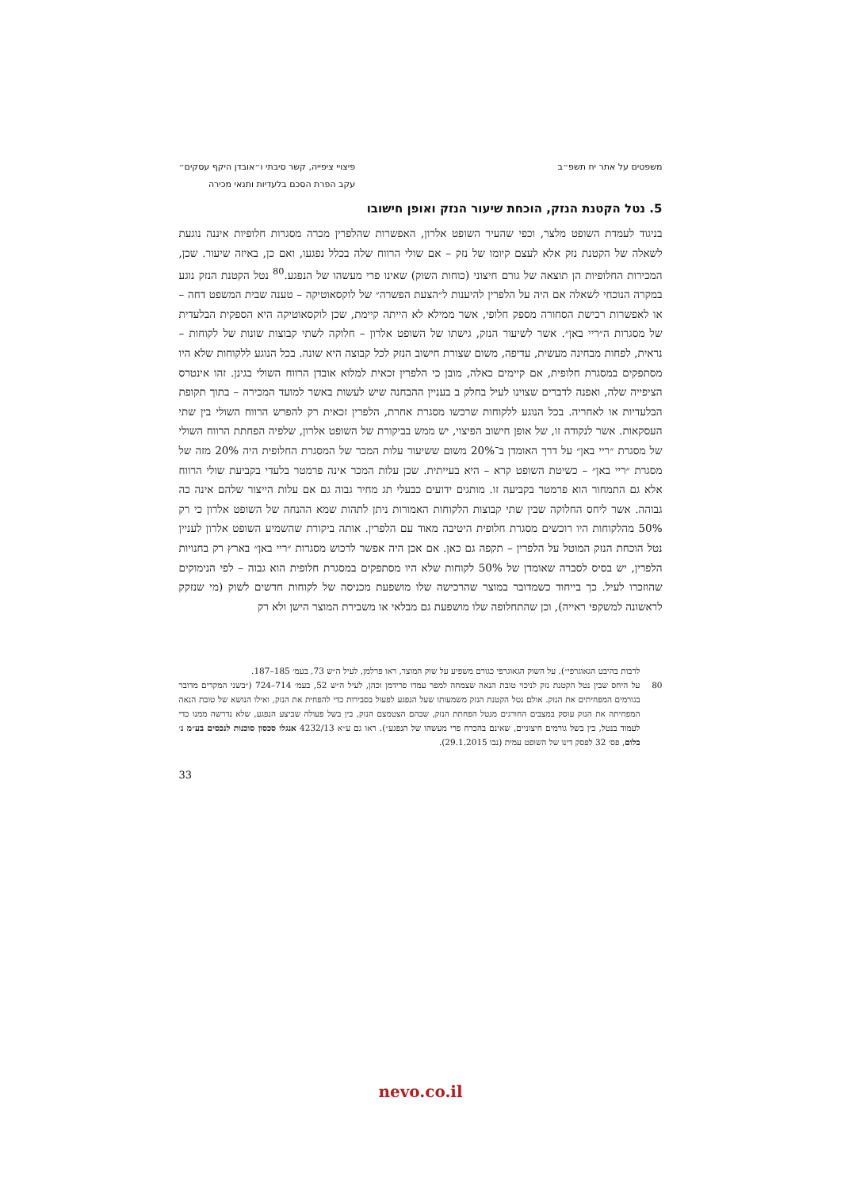משפטים על אתר יח תשפ״ב פיצויי ציפייה, קשר סיבתי ו״אובדן היקף עסקים״
עקב הפרת הסכם בלעדיות ותנאי מכירה
5. נטל הקטנת הנזק, הוכחת שיעור הנזק ואופן חישובו
בניגוד לעמדת השופט מלצר, וכפי שהעיר השופט אלרון, האפשרות שהלפרין מכרה מסגרות חלופיות איננה נוגעת לשאלה של הקטנת נזק אלא לעצם קיומו של נזק – אם שולי הרווח שלה בכלל נפגעו, ואם כן, באיזה שיעור. שכן, המכירות החלופיות הן תוצאה של גורם חיצוני (כוחות השוק) שאינו פרי מעשהו של הנפגע.<sup>80</sup> נטל הקטנת הנזק נוגע במקרה הנוכחי לשאלה אם היה על הלפרין להיענות ל״הצעת הפשרה״ של לוקסאוטיקה – טענה שבית המשפט דחה – או לאפשרות רכישת הסחורה מספק חלופי, אשר ממילא לא הייתה קיימת, שכן לוקסאוטיקה היא הספקית הבלעדית של מסגרות ה״ריי באן״. אשר לשיעור הנזק, גישתו של השופט אלרון – חלוקה לשתי קבוצות שונות של לקוחות – נראית, לפחות מבחינה מעשית, עדיפה, משום שצורת חישוב הנזק לכל קבוצה היא שונה. בכל הנוגע ללקוחות שלא היו מסתפקים במסגרת חלופית, אם קיימים כאלה, מובן כי הלפרין זכאית למלוא אובדן הרווח השולי בגינן. זהו אינטרס הציפייה שלה, ואפנה לדברים שצוינו לעיל בחלק ב בעניין ההבחנה שיש לעשות באשר למועד המכירה – בתוך תקופת הבלעדיות או לאחריה. בכל הנוגע ללקוחות שרכשו מסגרת אחרת, הלפרין זכאית רק להפרש הרווח השולי בין שתי העסקאות. אשר לנקודה זו, של אופן חישוב הפיצוי, יש ממש בביקורת של השופט אלרון, שלפיה הפחתת הרווח השולי של מסגרת ״ריי באן״ על דרך האומדן ב־20% משום ששיעור עלות המכר של המסגרת החלופית היה 20% מזה של מסגרת ״ריי באן״ – כשיטת השופט קרא – היא בעייתית. שכן עלות המכר אינה פרמטר בלעדי בקביעת שולי הרווח אלא גם התמחור הוא פרמטר בקביעה זו. מותגים ידועים כבעלי תג מחיר גבוה גם אם עלות הייצור שלהם אינה כה גבוהה. אשר ליחס החלוקה שבין שתי קבוצות הלקוחות האמורות ניתן לתהות שמא ההנחה של השופט אלרון כי רק 50% מהלקוחות היו רוכשים מסגרת חלופית היטיבה מאוד עם הלפרין. אותה ביקורת שהשמיע השופט אלרון לעניין נטל הוכחת הנזק המוטל על הלפרין – תקפה גם כאן. אם אכן היה אפשר לרכוש מסגרות ״ריי באן״ בארץ רק בחנויות הלפרין, יש בסיס לסברה שאומדן של 50% לקוחות שלא היו מסתפקים במסגרת חלופית הוא גבוה – לפי הנימוקים שהוזכרו לעיל. כך בייחוד כשמדובר במוצר שהרכישה שלו מושפעת מכניסה של לקוחות חדשים לשוק (מי שנזקק לראשונה למשקפי ראייה), וכן שהתחלופה שלו מושפעת גם מבלאי או משבירת המוצר הישן ולא רק
לרבות בהיבט הגאוגרפי״). על השוק הגאוגרפי כגורם משפיע על שוק המוצר, ראו פרלמן, לעיל ה״ש 73, בעמ׳ 185–187.
80 על היחס שבין נטל הקטנת נזק לניכוי טובת הנאה שצמחה למפר עמדו פרידמן וכהן, לעיל ה״ש 52, בעמ׳ 714–724 (״בשני המקרים מדובר בגורמים המפחיתים את הנזק. אולם נטל הקטנת הנזק משמעותו שעל הנפגע לפעול בסבירות כדי להפחית את הנזק, ואילו הנושא של טובת הנאה המפחיתה את הנזק עוסק במצבים החורגים מנטל הפחתת הנזק, שבהם הצטמצם הנזק, בין בשל פעולה שביצע הנפגע, שלא נדרשה ממנו כדי לעמוד בנטל, בין בשל גורמים חיצוניים, שאינם בהכרח פרי מעשהו של הנפגע״). ראו גם ע״א 4232/13 אנגלו סכסון סוכנות לנכסים בע״מ נ׳ בלום, פס׳ 32 לפסק דינו של השופט עמית (נבו 29.1.2015).
33
nevo.co.il